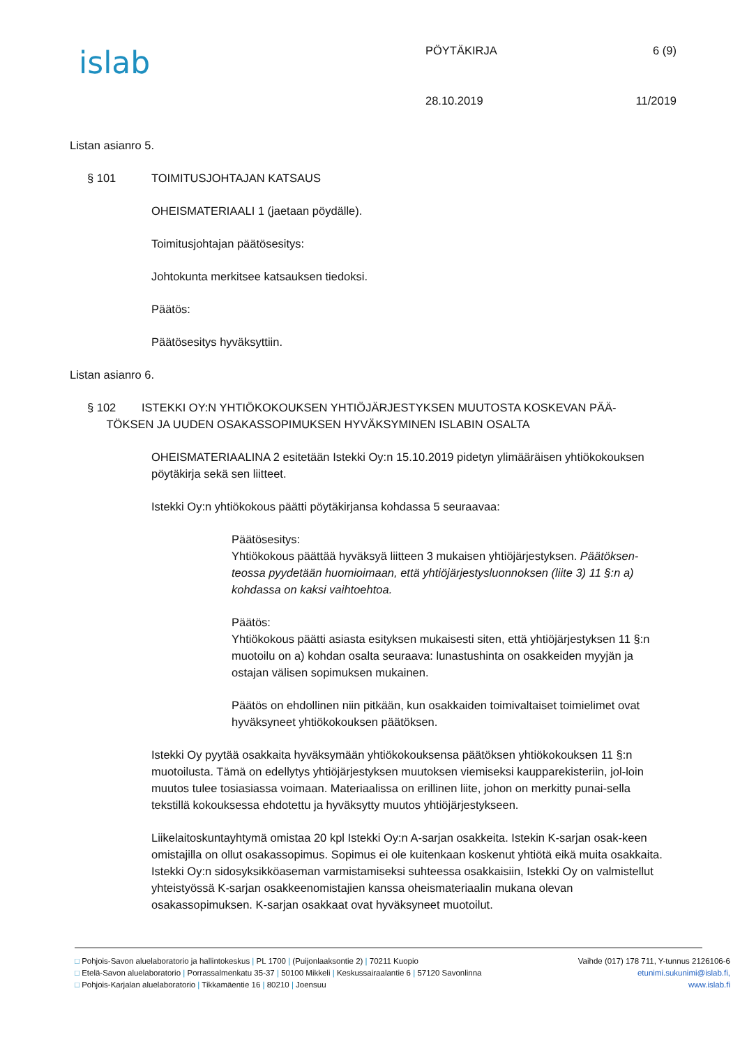islab
PÖYTÄKIRJA
28.10.2019
6 (9)
11/2019
Listan asianro 5.
§ 101 TOIMITUSJOHTAJAN KATSAUS
OHEISMATERIAALI 1 (jaetaan pöydälle).
Toimitusjohtajan päätösesitys:
Johtokunta merkitsee katsauksen tiedoksi.
Päätös:
Päätösesitys hyväksyttiin.
Listan asianro 6.
§ 102 ISTEKKI OY:N YHTIÖKOKOUKSEN YHTIÖJÄRJESTYKSEN MUUTOSTA KOSKEVAN PÄÄ-
TÖKSEN JA UUDEN OSAKASSOPIMUKSEN HYVÄKSYMINEN ISLABIN OSALTA
OHEISMATERIAALINA 2 esitetään Istekki Oy:n 15.10.2019 pidetyn ylimääräisen yhtiökokouksen pöytäkirja sekä sen liitteet.
Istekki Oy:n yhtiökokous päätti pöytäkirjansa kohdassa 5 seuraavaa:
Päätösesitys:
Yhtiökokous päättää hyväksyä liitteen 3 mukaisen yhtiöjärjestyksen. Päätöksen-teossa pyydetään huomioimaan, että yhtiöjärjestysluonnoksen (liite 3) 11 §:n a) kohdassa on kaksi vaihtoehtoa.
Päätös:
Yhtiökokous päätti asiasta esityksen mukaisesti siten, että yhtiöjärjestyksen 11 §:n muotoilu on a) kohdan osalta seuraava: lunastushinta on osakkeiden myyjän ja ostajan välisen sopimuksen mukainen.
Päätös on ehdollinen niin pitkään, kun osakkaiden toimivaltaiset toimielimet ovat hyväksyneet yhtiökokouksen päätöksen.
Istekki Oy pyytää osakkaita hyväksymään yhtiökokouksensa päätöksen yhtiökokouksen 11 §:n muotoilusta. Tämä on edellytys yhtiöjärjestyksen muutoksen viemiseksi kaupparekisteriin, jol-loin muutos tulee tosiasiassa voimaan. Materiaalissa on erillinen liite, johon on merkitty punai-sella tekstillä kokouksessa ehdotettu ja hyväksytty muutos yhtiöjärjestykseen.
Liikelaitoskuntayhtymä omistaa 20 kpl Istekki Oy:n A-sarjan osakkeita. Istekin K-sarjan osak-keen omistajilla on ollut osakassopimus. Sopimus ei ole kuitenkaan koskenut yhtiötä eikä muita osakkaita. Istekki Oy:n sidosyksikköaseman varmistamiseksi suhteessa osakkaisiin, Istekki Oy on valmistellut yhteistyössä K-sarjan osakkeenomistajien kanssa oheismateriaalin mukana olevan osakassopimuksen. K-sarjan osakkaat ovat hyväksyneet muotoilut.
□ Pohjois-Savon aluelaboratorio ja hallintokeskus | PL 1700 | (Puijonlaaksontie 2) | 70211 Kuopio Vaihde (017) 178 711, Y-tunnus 2126106-6
□ Etelä-Savon aluelaboratorio | Porrassalmenkatu 35-37 | 50100 Mikkeli | Keskussairaalantie 6 | 57120 Savonlinna etunimi.sukunimi@islab.fi,
□ Pohjois-Karjalan aluelaboratorio | Tikkamäentie 16 | 80210 | Joensuu www.islab.fi